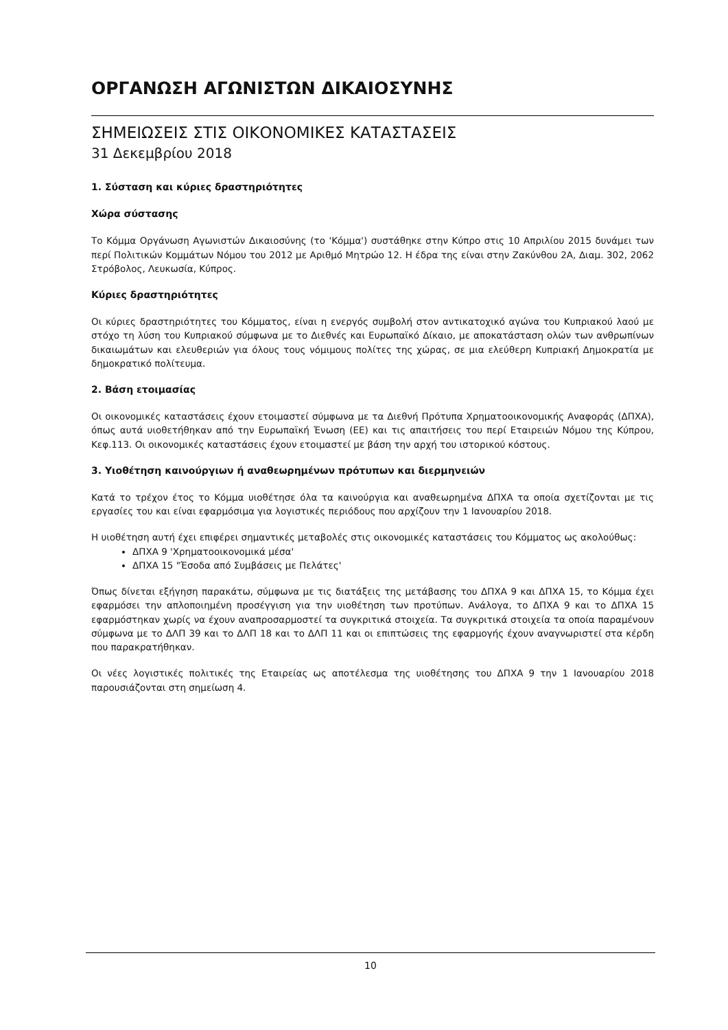ΟΡΓΑΝΩΣΗ ΑΓΩΝΙΣΤΩΝ ΔΙΚΑΙΟΣΥΝΗΣ
ΣΗΜΕΙΩΣΕΙΣ ΣΤΙΣ ΟΙΚΟΝΟΜΙΚΕΣ ΚΑΤΑΣΤΑΣΕΙΣ
31 Δεκεμβρίου 2018
1. Σύσταση και κύριες δραστηριότητες
Χώρα σύστασης
Το Κόμμα Οργάνωση Αγωνιστών Δικαιοσύνης (το 'Κόμμα') συστάθηκε στην Κύπρο στις 10 Απριλίου 2015 δυνάμει των περί Πολιτικών Κομμάτων Νόμου του 2012 με Αριθμό Μητρώο 12. Η έδρα της είναι στην Ζακύνθου 2Α, Διαμ. 302, 2062 Στρόβολος, Λευκωσία, Κύπρος.
Κύριες δραστηριότητες
Οι κύριες δραστηριότητες του Κόμματος, είναι η ενεργός συμβολή στον αντικατοχικό αγώνα του Κυπριακού λαού με στόχο τη λύση του Κυπριακού σύμφωνα με το Διεθνές και Ευρωπαϊκό Δίκαιο, με αποκατάσταση ολών των ανθρωπίνων δικαιωμάτων και ελευθεριών για όλους τους νόμιμους πολίτες της χώρας, σε μια ελεύθερη Κυπριακή Δημοκρατία με δημοκρατικό πολίτευμα.
2. Βάση ετοιμασίας
Οι οικονομικές καταστάσεις έχουν ετοιμαστεί σύμφωνα με τα Διεθνή Πρότυπα Χρηματοοικονομικής Αναφοράς (ΔΠΧΑ), όπως αυτά υιοθετήθηκαν από την Ευρωπαϊκή Ένωση (ΕΕ) και τις απαιτήσεις του περί Εταιρειών Νόμου της Κύπρου, Κεφ.113. Οι οικονομικές καταστάσεις έχουν ετοιμαστεί με βάση την αρχή του ιστορικού κόστους.
3. Υιοθέτηση καινούργιων ή αναθεωρημένων πρότυπων και διερμηνειών
Κατά το τρέχον έτος το Κόμμα υιοθέτησε όλα τα καινούργια και αναθεωρημένα ΔΠΧΑ τα οποία σχετίζονται με τις εργασίες του και είναι εφαρμόσιμα για λογιστικές περιόδους που αρχίζουν την 1 Ιανουαρίου 2018.
Η υιοθέτηση αυτή έχει επιφέρει σημαντικές μεταβολές στις οικονομικές καταστάσεις του Κόμματος ως ακολούθως:
ΔΠΧΑ 9 'Χρηματοοικονομικά μέσα'
ΔΠΧΑ 15 "Έσοδα από Συμβάσεις με Πελάτες'
Όπως δίνεται εξήγηση παρακάτω, σύμφωνα με τις διατάξεις της μετάβασης του ΔΠΧΑ 9 και ΔΠΧΑ 15, το Κόμμα έχει εφαρμόσει την απλοποιημένη προσέγγιση για την υιοθέτηση των προτύπων. Ανάλογα, το ΔΠΧΑ 9 και το ΔΠΧΑ 15 εφαρμόστηκαν χωρίς να έχουν αναπροσαρμοστεί τα συγκριτικά στοιχεία. Τα συγκριτικά στοιχεία τα οποία παραμένουν σύμφωνα με το ΔΛΠ 39 και το ΔΛΠ 18 και το ΔΛΠ 11 και οι επιπτώσεις της εφαρμογής έχουν αναγνωριστεί στα κέρδη που παρακρατήθηκαν.
Οι νέες λογιστικές πολιτικές της Εταιρείας ως αποτέλεσμα της υιοθέτησης του ΔΠΧΑ 9 την 1 Ιανουαρίου 2018 παρουσιάζονται στη σημείωση 4.
10